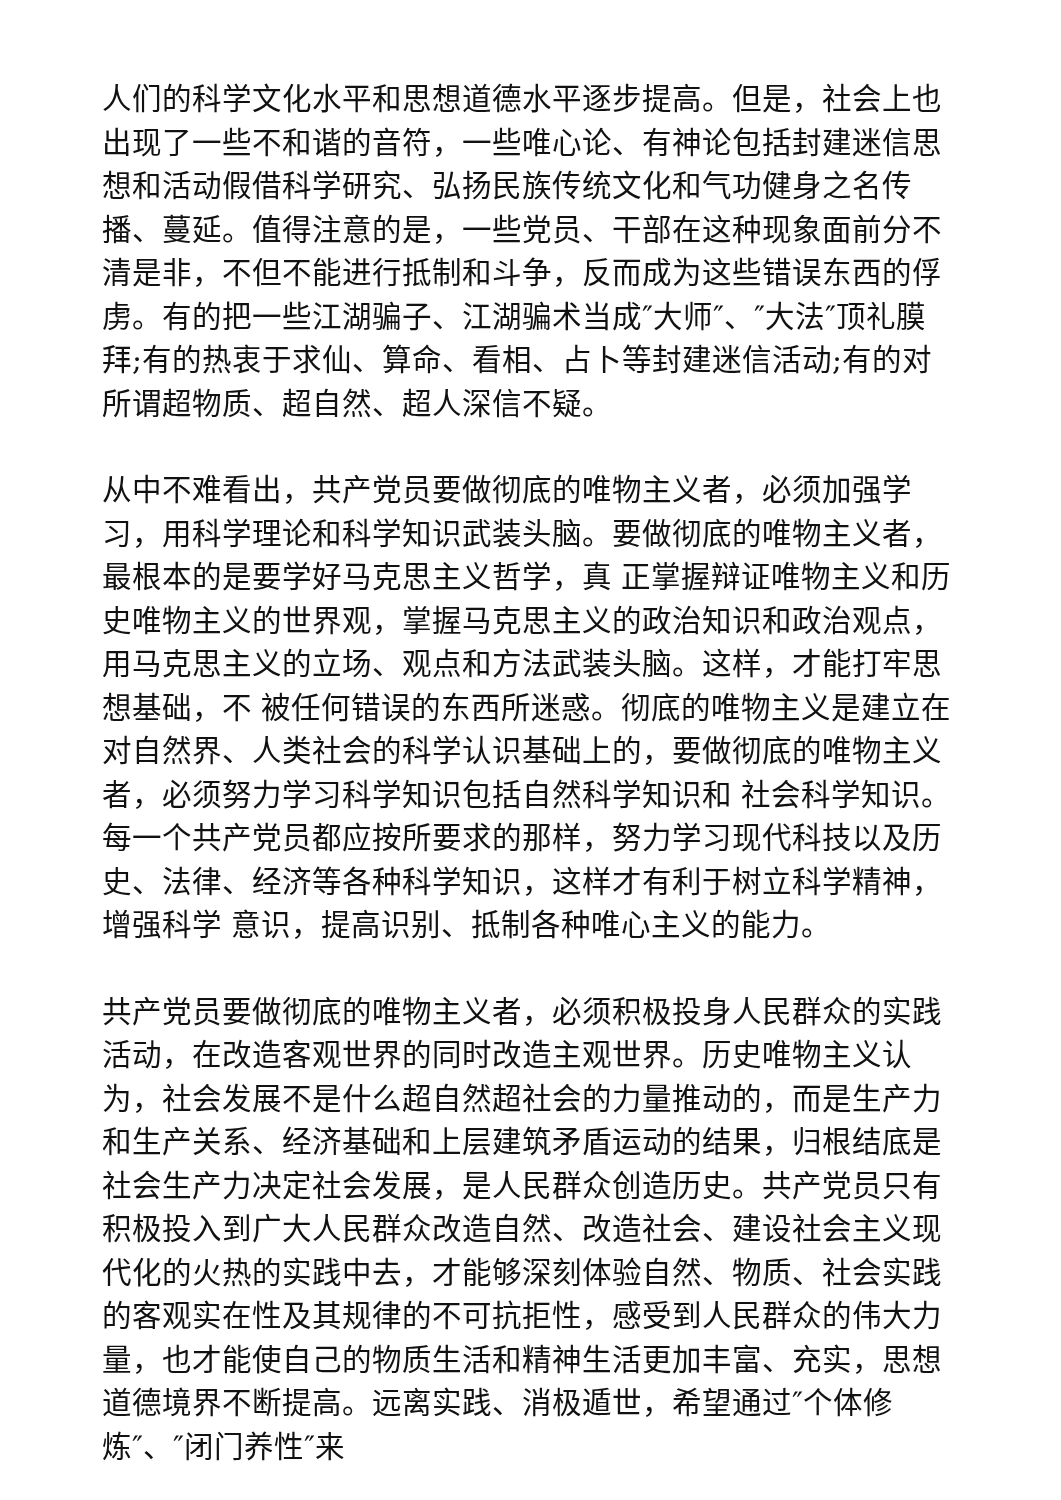人们的科学文化水平和思想道德水平逐步提高。但是，社会上也出现了一些不和谐的音符，一些唯心论、有神论包括封建迷信思想和活动假借科学研究、弘扬民族传统文化和气功健身之名传播、蔓延。值得注意的是，一些党员、干部在这种现象面前分不清是非，不但不能进行抵制和斗争，反而成为这些错误东西的俘虏。有的把一些江湖骗子、江湖骗术当成″大师″、″大法″顶礼膜拜;有的热衷于求仙、算命、看相、占卜等封建迷信活动;有的对所谓超物质、超自然、超人深信不疑。
从中不难看出，共产党员要做彻底的唯物主义者，必须加强学习，用科学理论和科学知识武装头脑。要做彻底的唯物主义者，最根本的是要学好马克思主义哲学，真 正掌握辩证唯物主义和历史唯物主义的世界观，掌握马克思主义的政治知识和政治观点，用马克思主义的立场、观点和方法武装头脑。这样，才能打牢思想基础，不 被任何错误的东西所迷惑。彻底的唯物主义是建立在对自然界、人类社会的科学认识基础上的，要做彻底的唯物主义者，必须努力学习科学知识包括自然科学知识和 社会科学知识。每一个共产党员都应按所要求的那样，努力学习现代科技以及历史、法律、经济等各种科学知识，这样才有利于树立科学精神，增强科学 意识，提高识别、抵制各种唯心主义的能力。
共产党员要做彻底的唯物主义者，必须积极投身人民群众的实践活动，在改造客观世界的同时改造主观世界。历史唯物主义认为，社会发展不是什么超自然超社会的力量推动的，而是生产力和生产关系、经济基础和上层建筑矛盾运动的结果，归根结底是社会生产力决定社会发展，是人民群众创造历史。共产党员只有积极投入到广大人民群众改造自然、改造社会、建设社会主义现代化的火热的实践中去，才能够深刻体验自然、物质、社会实践的客观实在性及其规律的不可抗拒性，感受到人民群众的伟大力量，也才能使自己的物质生活和精神生活更加丰富、充实，思想道德境界不断提高。远离实践、消极遁世，希望通过″个体修炼″、″闭门养性″来